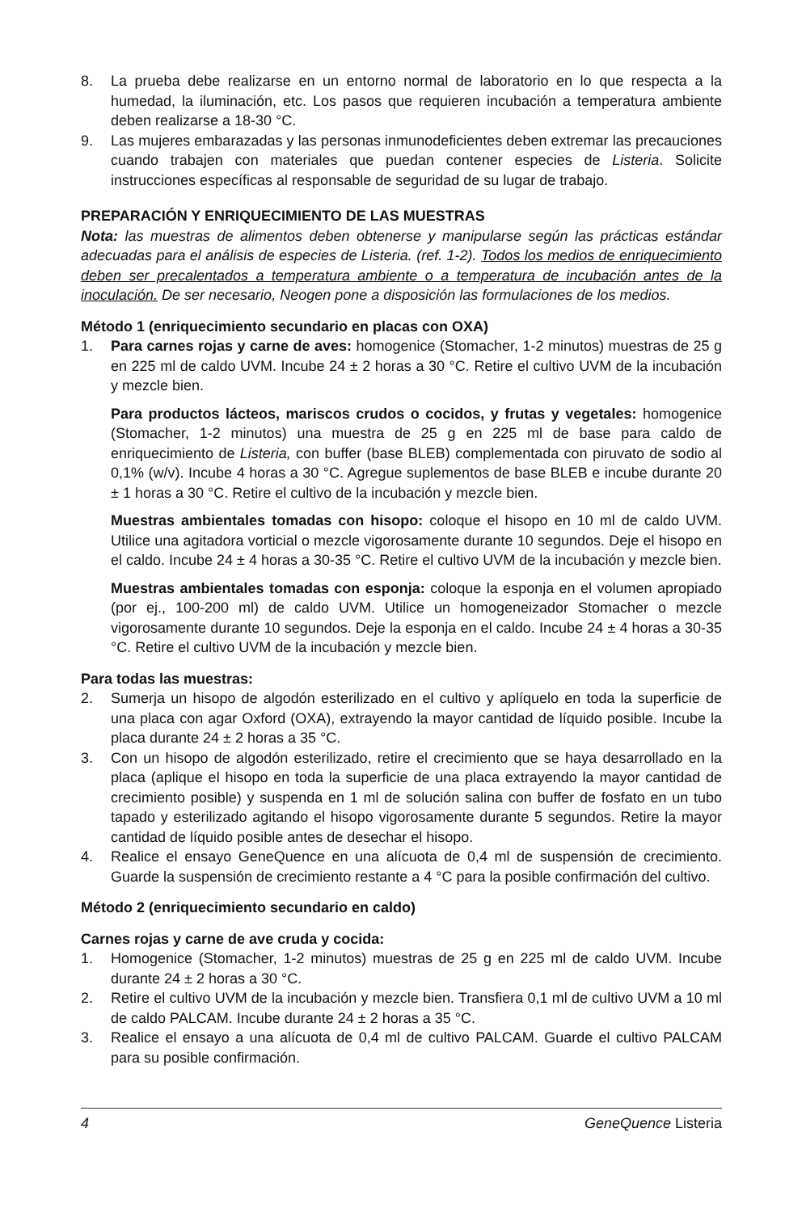8. La prueba debe realizarse en un entorno normal de laboratorio en lo que respecta a la humedad, la iluminación, etc. Los pasos que requieren incubación a temperatura ambiente deben realizarse a 18-30 °C.
9. Las mujeres embarazadas y las personas inmunodeficientes deben extremar las precauciones cuando trabajen con materiales que puedan contener especies de Listeria. Solicite instrucciones específicas al responsable de seguridad de su lugar de trabajo.
PREPARACIÓN Y ENRIQUECIMIENTO DE LAS MUESTRAS
Nota: las muestras de alimentos deben obtenerse y manipularse según las prácticas estándar adecuadas para el análisis de especies de Listeria. (ref. 1-2). Todos los medios de enriquecimiento deben ser precalentados a temperatura ambiente o a temperatura de incubación antes de la inoculación. De ser necesario, Neogen pone a disposición las formulaciones de los medios.
Método 1 (enriquecimiento secundario en placas con OXA)
1. Para carnes rojas y carne de aves: homogenice (Stomacher, 1-2 minutos) muestras de 25 g en 225 ml de caldo UVM. Incube 24 ± 2 horas a 30 °C. Retire el cultivo UVM de la incubación y mezcle bien.
Para productos lácteos, mariscos crudos o cocidos, y frutas y vegetales: homogenice (Stomacher, 1-2 minutos) una muestra de 25 g en 225 ml de base para caldo de enriquecimiento de Listeria, con buffer (base BLEB) complementada con piruvato de sodio al 0,1% (w/v). Incube 4 horas a 30 °C. Agregue suplementos de base BLEB e incube durante 20 ± 1 horas a 30 °C. Retire el cultivo de la incubación y mezcle bien.
Muestras ambientales tomadas con hisopo: coloque el hisopo en 10 ml de caldo UVM. Utilice una agitadora vorticial o mezcle vigorosamente durante 10 segundos. Deje el hisopo en el caldo. Incube 24 ± 4 horas a 30-35 °C. Retire el cultivo UVM de la incubación y mezcle bien.
Muestras ambientales tomadas con esponja: coloque la esponja en el volumen apropiado (por ej., 100-200 ml) de caldo UVM. Utilice un homogeneizador Stomacher o mezcle vigorosamente durante 10 segundos. Deje la esponja en el caldo. Incube 24 ± 4 horas a 30-35 °C. Retire el cultivo UVM de la incubación y mezcle bien.
Para todas las muestras:
2. Sumerja un hisopo de algodón esterilizado en el cultivo y aplíquelo en toda la superficie de una placa con agar Oxford (OXA), extrayendo la mayor cantidad de líquido posible. Incube la placa durante 24 ± 2 horas a 35 °C.
3. Con un hisopo de algodón esterilizado, retire el crecimiento que se haya desarrollado en la placa (aplique el hisopo en toda la superficie de una placa extrayendo la mayor cantidad de crecimiento posible) y suspenda en 1 ml de solución salina con buffer de fosfato en un tubo tapado y esterilizado agitando el hisopo vigorosamente durante 5 segundos. Retire la mayor cantidad de líquido posible antes de desechar el hisopo.
4. Realice el ensayo GeneQuence en una alícuota de 0,4 ml de suspensión de crecimiento. Guarde la suspensión de crecimiento restante a 4 °C para la posible confirmación del cultivo.
Método 2 (enriquecimiento secundario en caldo)
Carnes rojas y carne de ave cruda y cocida:
1. Homogenice (Stomacher, 1-2 minutos) muestras de 25 g en 225 ml de caldo UVM. Incube durante 24 ± 2 horas a 30 °C.
2. Retire el cultivo UVM de la incubación y mezcle bien. Transfiera 0,1 ml de cultivo UVM a 10 ml de caldo PALCAM. Incube durante 24 ± 2 horas a 35 °C.
3. Realice el ensayo a una alícuota de 0,4 ml de cultivo PALCAM. Guarde el cultivo PALCAM para su posible confirmación.
4 GeneQuence Listeria